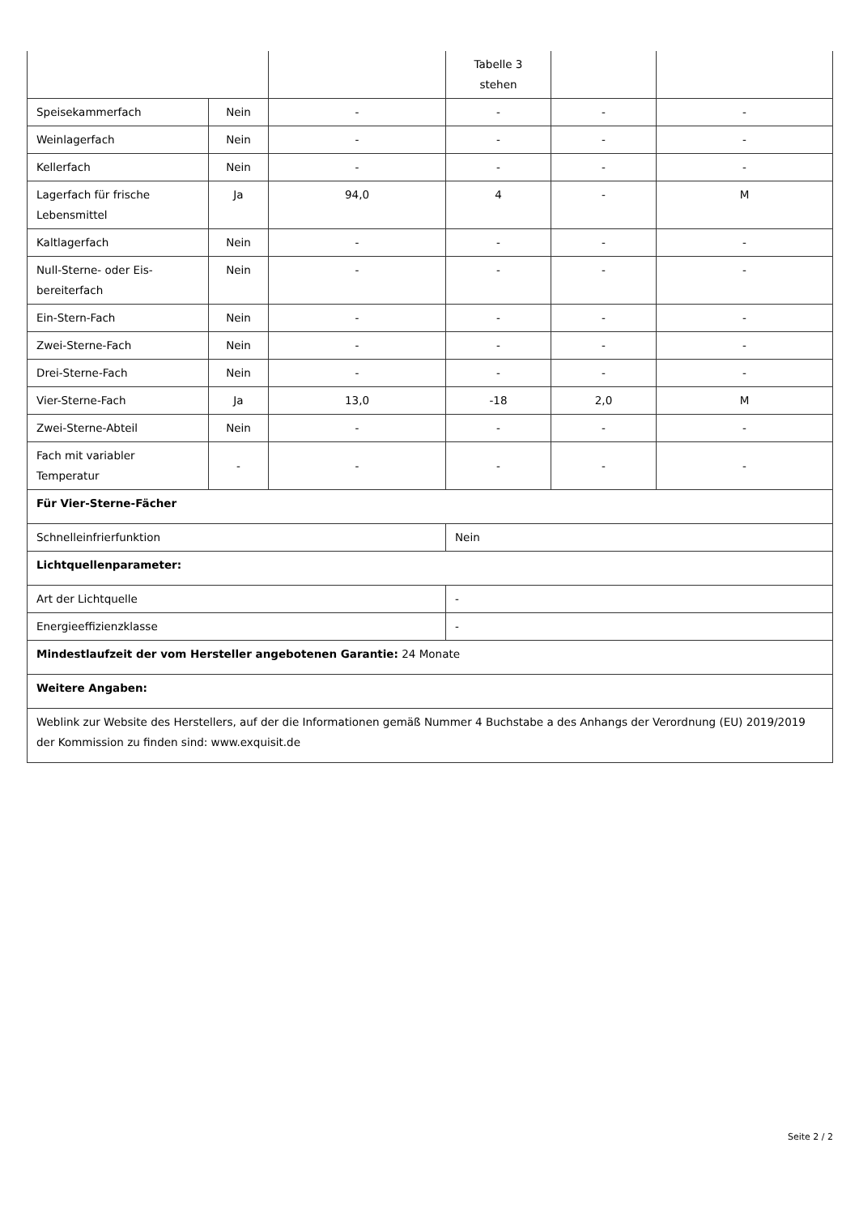| | | | Tabelle 3 stehen | | |
| Speisekammerfach | Nein | - | - | - | - |
| Weinlagerfach | Nein | - | - | - | - |
| Kellerfach | Nein | - | - | - | - |
| Lagerfach für frische Lebensmittel | Ja | 94,0 | 4 | - | M |
| Kaltlagerfach | Nein | - | - | - | - |
| Null-Sterne- oder Eis-bereiterfach | Nein | - | - | - | - |
| Ein-Stern-Fach | Nein | - | - | - | - |
| Zwei-Sterne-Fach | Nein | - | - | - | - |
| Drei-Sterne-Fach | Nein | - | - | - | - |
| Vier-Sterne-Fach | Ja | 13,0 | -18 | 2,0 | M |
| Zwei-Sterne-Abteil | Nein | - | - | - | - |
| Fach mit variabler Temperatur | - | - | - | - | - |
| Für Vier-Sterne-Fächer | | | | | |
| Schnelleinfrierfunktion | | | Nein | | |
| Lichtquellenparameter: | | | | | |
| Art der Lichtquelle | | | - | | |
| Energieeffizienzklasse | | | - | | |
| Mindestlaufzeit der vom Hersteller angebotenen Garantie: 24 Monate | | | | | |
| Weitere Angaben: | | | | | |
| Weblink zur Website des Herstellers, auf der die Informationen gemäß Nummer 4 Buchstabe a des Anhangs der Verordnung (EU) 2019/2019 der Kommission zu finden sind: www.exquisit.de | | | | | |
Seite 2 / 2